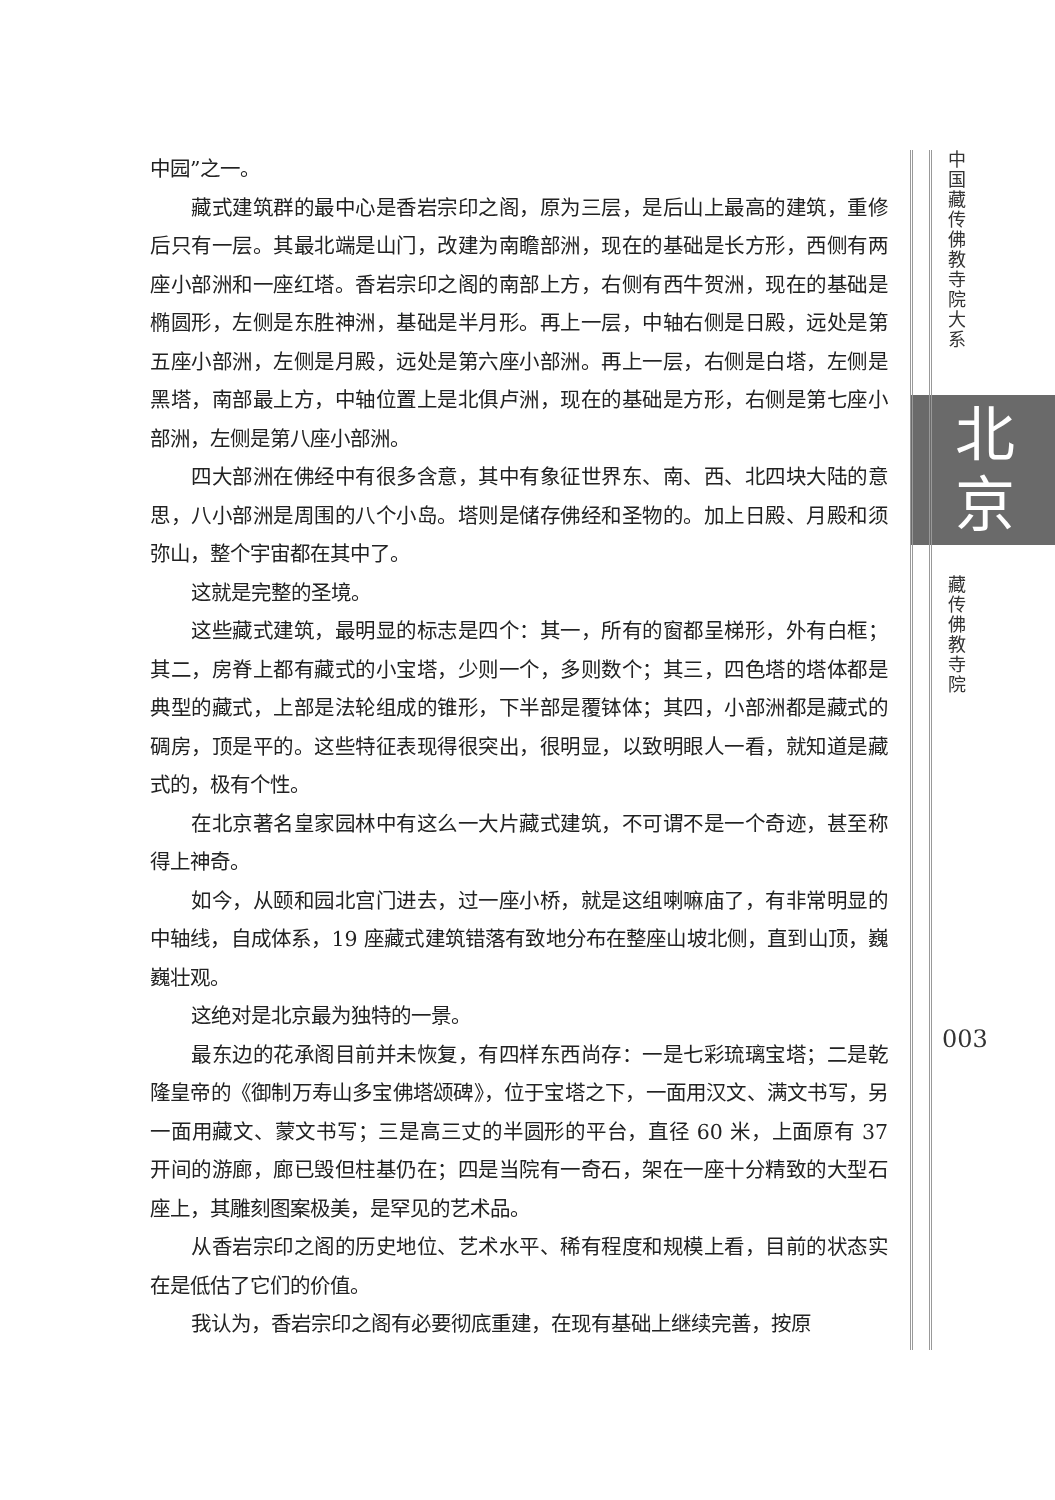中园”之一。
藏式建筑群的最中心是香岩宗印之阁，原为三层，是后山上最高的建筑，重修后只有一层。其最北端是山门，改建为南瞻部洲，现在的基础是长方形，西侧有两座小部洲和一座红塔。香岩宗印之阁的南部上方，右侧有西牛贺洲，现在的基础是椭圆形，左侧是东胜神洲，基础是半月形。再上一层，中轴右侧是日殿，远处是第五座小部洲，左侧是月殿，远处是第六座小部洲。再上一层，右侧是白塔，左侧是黑塔，南部最上方，中轴位置上是北俱卢洲，现在的基础是方形，右侧是第七座小部洲，左侧是第八座小部洲。
四大部洲在佛经中有很多含意，其中有象征世界东、南、西、北四块大陆的意思，八小部洲是周围的八个小岛。塔则是储存佛经和圣物的。加上日殿、月殿和须弥山，整个宇宙都在其中了。
这就是完整的圣境。
这些藏式建筑，最明显的标志是四个：其一，所有的窗都呈梯形，外有白框；其二，房脊上都有藏式的小宝塔，少则一个，多则数个；其三，四色塔的塔体都是典型的藏式，上部是法轮组成的锥形，下半部是覆钵体；其四，小部洲都是藏式的碉房，顶是平的。这些特征表现得很突出，很明显，以致明眼人一看，就知道是藏式的，极有个性。
在北京著名皇家园林中有这么一大片藏式建筑，不可谓不是一个奇迹，甚至称得上神奇。
如今，从颐和园北宫门进去，过一座小桥，就是这组喇嘛庙了，有非常明显的中轴线，自成体系，19 座藏式建筑错落有致地分布在整座山坡北侧，直到山顶，巍巍壮观。
这绝对是北京最为独特的一景。
最东边的花承阁目前并未恢复，有四样东西尚存：一是七彩琉璃宝塔；二是乾隆皇帝的《御制万寿山多宝佛塔颂碑》，位于宝塔之下，一面用汉文、满文书写，另一面用藏文、蒙文书写；三是高三丈的半圆形的平台，直径 60 米，上面原有 37 开间的游廊，廊已毁但柱基仍在；四是当院有一奇石，架在一座十分精致的大型石座上，其雕刻图案极美，是罕见的艺术品。
从香岩宗印之阁的历史地位、艺术水平、稀有程度和规模上看，目前的状态实在是低估了它们的价值。
我认为，香岩宗印之阁有必要彻底重建，在现有基础上继续完善，按原
中国藏传佛教寺院大系
北
京
藏传佛教寺院
003